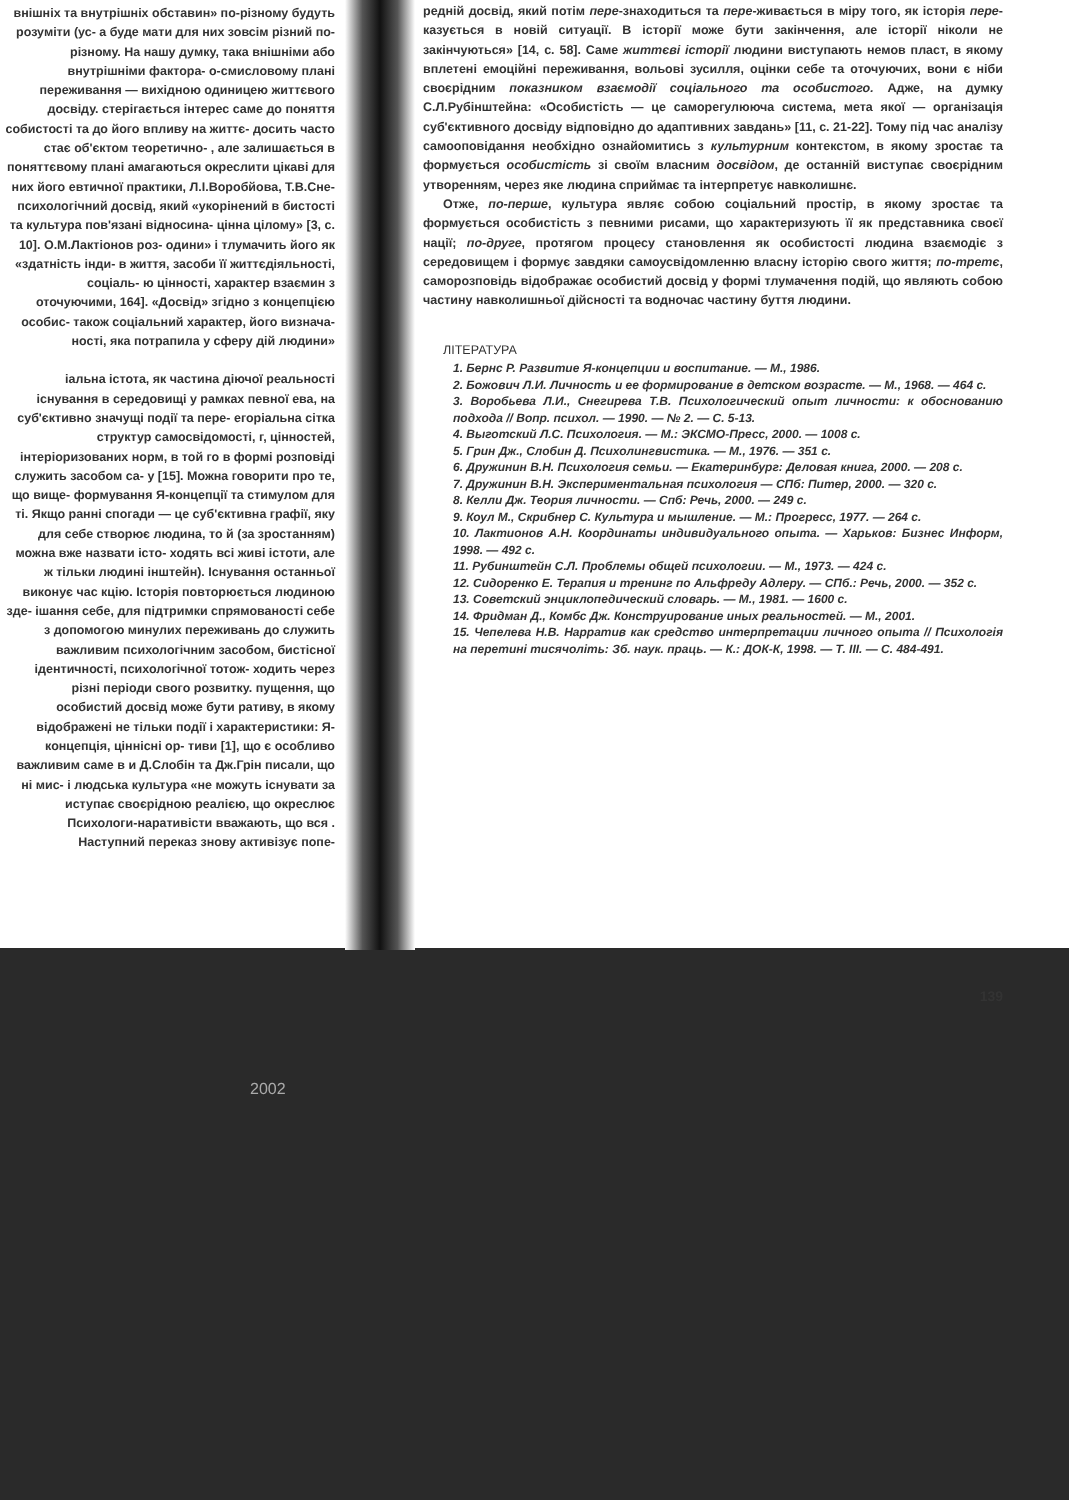внішніх та внутрішніх обставин» по-різному будуть розуміти (ус- а буде мати для них зовсім різний по-різному. На нашу думку, така внішніми або внутрішніми фактора- о-смисловому плані переживання — вихідною одиницею життєвого досвіду. стерігається інтерес саме до поняття собистості та до його впливу на життє- досить часто стає об'єктом теоретично- , але залишається в поняттєвому плані амагаються окреслити цікаві для них його евтичної практики, Л.І.Воробйова, Т.В.Сне- психологічний досвід, який «укорінений в бистості та культура пов'язані відносина- цінна цілому» [3, с. 10]. О.М.Лактіонов роз- одини» і тлумачить його як «здатність інди- в життя, засоби її життєдіяльності, соціаль- ю цінності, характер взаємин з оточуючими, 164]. «Досвід» згідно з концепцією особис- також соціальний характер, його визнача- ності, яка потрапила у сферу дій людини»
іальна істота, як частина діючої реальності існування в середовищі у рамках певної ева, на суб'єктивно значущі події та пере- егоріальна сітка структур самосвідомості, г, цінностей, інтеріоризованих норм, в той го в формі розповіді служить засобом са- у [15]. Можна говорити про те, що вище- формування Я-концепції та стимулом для ті. Якщо ранні спогади — це суб'єктивна графії, яку для себе створює людина, то й (за зростанням) можна вже назвати істо- ходять всі живі істоти, але ж тільки людині інштейн). Існування останньої виконує час кцію. Історія повторюється людиною зде- ішання себе, для підтримки спрямованості себе з допомогою минулих переживань до служить важливим психологічним засобом, бистісної ідентичності, психологічної тотож- ходить через різні періоди свого розвитку. пущення, що особистий досвід може бути ративу, в якому відображені не тільки події і характеристики: Я-концепція, ціннісні ор- тиви [1], що є особливо важливим саме в и Д.Слобін та Дж.Грін писали, що ні мис- і людська культура «не можуть існувати за иступає своєрідною реалією, що окреслює Психологи-наративісти вважають, що вся . Наступний переказ знову активізує попе-
редній досвід, який потім пере-знаходиться та пере-живається в міру того, як історія пере-казується в новій ситуації. В історії може бути закінчення, але історії ніколи не закінчуються» [14, с. 58]. Саме життєві історії людини виступають немов пласт, в якому вплетені емоційні переживання, вольові зусилля, оцінки себе та оточуючих, вони є ніби своєрідним показником взаємодії соціального та особистого. Адже, на думку С.Л.Рубінштейна: «Особистість — це саморегулююча система, мета якої — організація суб'єктивного досвіду відповідно до адаптивних завдань» [11, с. 21-22]. Тому під час аналізу самооповідання необхідно ознайомитись з культурним контекстом, в якому зростає та формується особистість зі своїм власним досвідом, де останній виступає своєрідним утворенням, через яке людина сприймає та інтерпретує навколишнє.
Отже, по-перше, культура являє собою соціальний простір, в якому зростає та формується особистість з певними рисами, що характеризують її як представника своєї нації; по-друге, протягом процесу становлення як особистості людина взаємодіє з середовищем і формує завдяки самоусвідомленню власну історію свого життя; по-третє, саморозповідь відображає особистий досвід у формі тлумачення подій, що являють собою частину навколишньої дійсності та водночас частину буття людини.
ЛІТЕРАТУРА
1. Бернс Р. Развитие Я-концепции и воспитание. — М., 1986.
2. Божович Л.И. Личность и ее формирование в детском возрасте. — М., 1968. — 464 с.
3. Воробьева Л.И., Снегирева Т.В. Психологический опыт личности: к обоснованию подхода // Вопр. психол. — 1990. — № 2. — С. 5-13.
4. Выготский Л.С. Психология. — М.: ЭКСМО-Пресс, 2000. — 1008 с.
5. Грин Дж., Слобин Д. Психолингвистика. — М., 1976. — 351 с.
6. Дружинин В.Н. Психология семьи. — Екатеринбург: Деловая книга, 2000. — 208 с.
7. Дружинин В.Н. Экспериментальная психология — СПб: Питер, 2000. — 320 с.
8. Келли Дж. Теория личности. — Спб: Речь, 2000. — 249 с.
9. Коул М., Скрибнер С. Культура и мышление. — М.: Прогресс, 1977. — 264 с.
10. Лактионов А.Н. Координаты индивидуального опыта. — Харьков: Бизнес Информ, 1998. — 492 с.
11. Рубинштейн С.Л. Проблемы общей психологии. — М., 1973. — 424 с.
12. Сидоренко Е. Терапия и тренинг по Альфреду Адлеру. — СПб.: Речь, 2000. — 352 с.
13. Советский энциклопедический словарь. — М., 1981. — 1600 с.
14. Фридман Д., Комбс Дж. Конструирование иных реальностей. — М., 2001.
15. Чепелева Н.В. Нарратив как средство интерпретации личного опыта // Психологія на перетині тисячоліть: Зб. наук. праць. — К.: ДОК-К, 1998. — Т. III. — С. 484-491.
139
2002